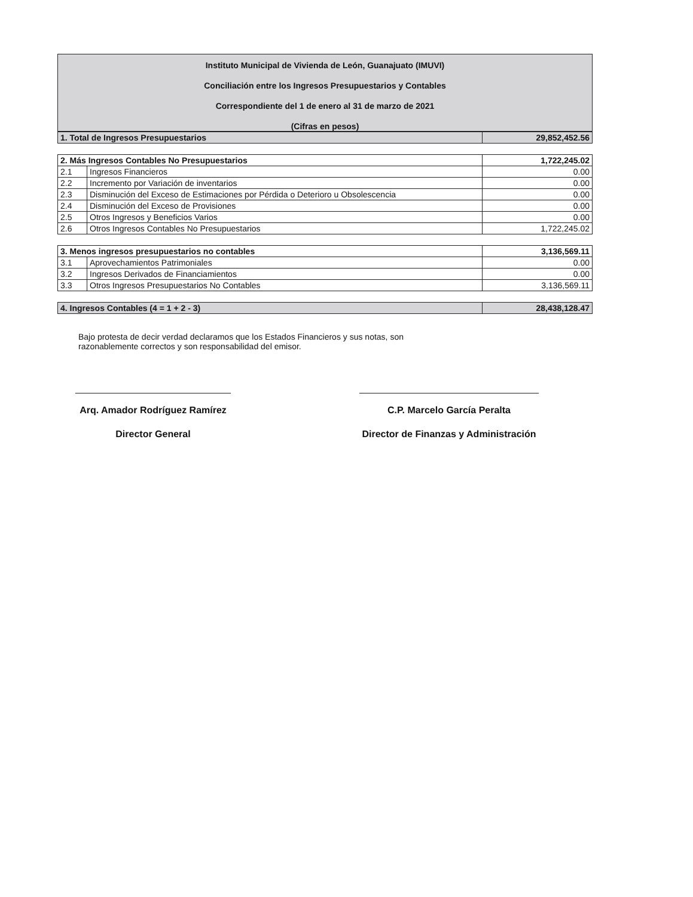Instituto Municipal de Vivienda de León, Guanajuato (IMUVI)
Conciliación entre los Ingresos Presupuestarios y Contables
Correspondiente del 1 de enero al 31 de marzo de 2021
(Cifras en pesos)
| 1. Total de Ingresos Presupuestarios | 29,852,452.56 |
| 2. Más Ingresos Contables No Presupuestarios | | 1,722,245.02 |
| 2.1 | Ingresos Financieros | 0.00 |
| 2.2 | Incremento por Variación de inventarios | 0.00 |
| 2.3 | Disminución del Exceso de Estimaciones por Pérdida o Deterioro u Obsolescencia | 0.00 |
| 2.4 | Disminución del Exceso de Provisiones | 0.00 |
| 2.5 | Otros Ingresos y Beneficios Varios | 0.00 |
| 2.6 | Otros Ingresos Contables No Presupuestarios | 1,722,245.02 |
| 3. Menos ingresos presupuestarios no contables | | 3,136,569.11 |
| 3.1 | Aprovechamientos Patrimoniales | 0.00 |
| 3.2 | Ingresos Derivados de Financiamientos | 0.00 |
| 3.3 | Otros Ingresos Presupuestarios No Contables | 3,136,569.11 |
| 4. Ingresos Contables (4 = 1 + 2 - 3) | 28,438,128.47 |
Bajo protesta de decir verdad declaramos que los Estados Financieros y sus notas, son razonablemente correctos y son responsabilidad del emisor.
Arq. Amador Rodríguez Ramírez
Director General
C.P. Marcelo García Peralta
Director de Finanzas y Administración